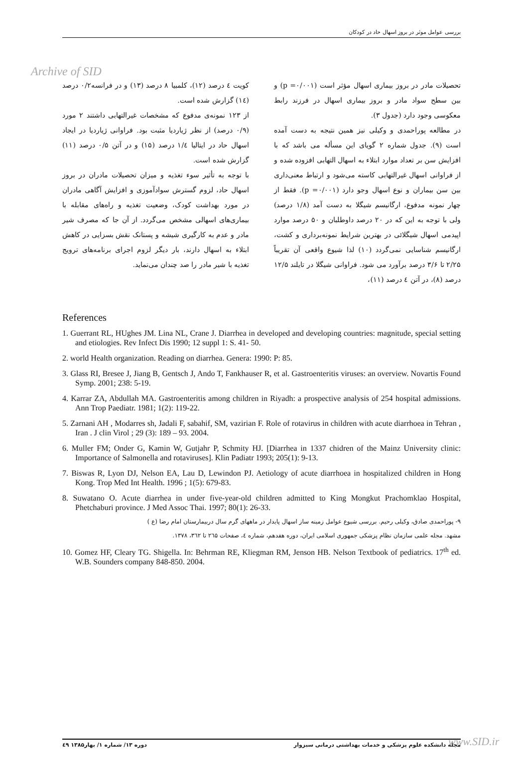بررسی عوامل موثر در بروز اسهال حاد در کودکان
Archive of SID
تحصیلات مادر در بروز بیماری اسهال مؤثر است (p =۰/۰۰۱) و بین سطح سواد مادر و بروز بیماری اسهال در فرزند رابط معکوسی وجود دارد (جدول ۳).
در مطالعه پوراحمدی و وکیلی نیز همین نتیجه به دست آمده است (۹). جدول شماره ۲ گویای این مسأله می باشد که با افزایش سن بر تعداد موارد ابتلاء به اسهال التهابی افزوده شده و از فراوانی اسهال غیرالتهابی کاسته می‌شود و ارتباط معنی‌داری بین سن بیماران و نوع اسهال وجو دارد (p =۰/۰۰۱). فقط از چهار نمونه مدفوع، ارگانیسم شیگلا به دست آمد (۱/۸ درصد) ولی با توجه به این که در ۲۰ درصد داوطلبان و ۵۰ درصد موارد اپیدمی اسهال شیگلائی در بهترین شرایط نمونه‌برداری و کشت، ارگانیسم شناسایی نمی‌گردد (۱۰) لذا شیوع واقعی آن تقریباً ۲/۲۵ تا ۳/۶ درصد برآورد می شود. فراوانی شیگلا در تایلند ۱۲/۵ درصد (۸)، در آتن ٤ درصد (۱۱)،
کویت ٤ درصد (۱۲)، کلمبیا ۸ درصد (۱۳) و در فرانسه۰/۲ درصد (۱٤) گزارش شده است.
از ۱۲۳ نمونه‌ی مدفوع که مشخصات غیرالتهابی داشتند ۲ مورد (۰/۹ درصد) از نظر ژیاردیا مثبت بود. فراوانی ژیاردیا در ایجاد اسهال حاد در ایتالیا ۱/٤ درصد (۱۵) و در آتن ۰/۵ درصد (۱۱) گزارش شده است.
با توجه به تأثیر سوء تغذیه و میزان تحصیلات مادران در بروز اسهال حاد، لزوم گسترش سوادآموزی و افزایش آگاهی مادران در مورد بهداشت کودک، وضعیت تغذیه و راه‌های مقابله با بیماری‌های اسهالی مشخص می‌گردد. از آن جا که مصرف شیر مادر و عدم به کارگیری شیشه و پستانک نقش بسزایی در کاهش ابتلاء به اسهال دارند، بار دیگر لزوم اجرای برنامه‌های ترویج تغذیه با شیر مادر را صد چندان می‌نماید.
References
1. Guerrant RL, HUghes JM. Lina NL, Crane J. Diarrhea in developed and developing countries: magnitude, special setting and etiologies. Rev Infect Dis 1990; 12 suppl 1: S. 41- 50.
2. world Health organization. Reading on diarrhea. Genera: 1990: P: 85.
3. Glass RI, Bresee J, Jiang B, Gentsch J, Ando T, Fankhauser R, et al. Gastroenteritis viruses: an overview. Novartis Found Symp. 2001; 238: 5-19.
4. Karrar ZA, Abdullah MA. Gastroenteritis among children in Riyadh: a prospective analysis of 254 hospital admissions. Ann Trop Paediatr. 1981; 1(2): 119-22.
5. Zarnani AH , Modarres sh, Jadali F, sabahif, SM, vazirian F. Role of rotavirus in children with acute diarrhoea in Tehran , Iran . J clin Virol ; 29 (3): 189 – 93. 2004.
6. Muller FM; Onder G, Kamin W, Gutjahr P, Schmity HJ. [Diarrhea in 1337 chidren of the Mainz University clinic: Importance of Salmonella and rotaviruses]. Klin Padiatr 1993; 205(1): 9-13.
7. Biswas R, Lyon DJ, Nelson EA, Lau D, Lewindon PJ. Aetiology of acute diarrhoea in hospitalized children in Hong Kong. Trop Med Int Health. 1996 ; 1(5): 679-83.
8. Suwatano O. Acute diarrhea in under five-year-old children admitted to King Mongkut Prachomklao Hospital, Phetchaburi province. J Med Assoc Thai. 1997; 80(1): 26-33.
۹- پوراحمدی صادق، وکیلی رحیم. بررسی شیوع عوامل زمینه ساز اسهال پایدار در ماههای گرم سال دربیمارستان امام رضا (ع )
مشهد. مجله علمی سازمان نظام پزشکی جمهوری اسلامی ایران، دوره هفدهم، شماره ٤، صفحات ۲٦۵ تا ۳٦۲، ۱۳۷۸.
10. Gomez HF, Cleary TG. Shigella. In: Behrman RE, Kliegman RM, Jenson HB. Nelson Textbook of pediatrics. 17<sup>th</sup> ed. W.B. Sounders company 848-850. 2004.
مجله دانشکده علوم پزشکی و خدمات بهداشتی درمانی سبزوار دوره ۱۳/ شماره ۱/ بهار۱۳۸۵ ٤۹
www.SID.ir